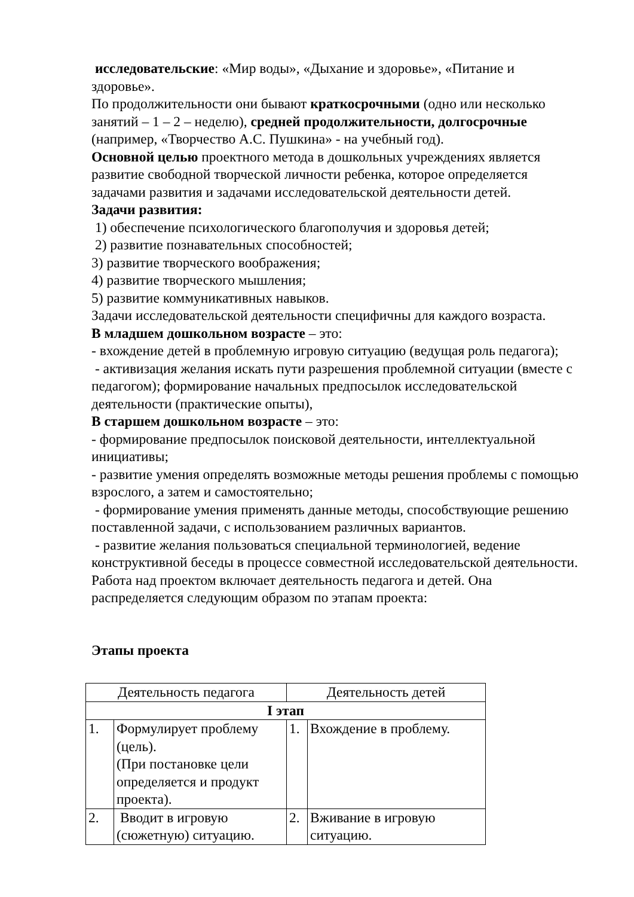исследовательские: «Мир воды», «Дыхание и здоровье», «Питание и здоровье».
По продолжительности они бывают краткосрочными (одно или несколько занятий – 1 – 2 – неделю), средней продолжительности, долгосрочные (например, «Творчество А.С. Пушкина» - на учебный год).
Основной целью проектного метода в дошкольных учреждениях является развитие свободной творческой личности ребенка, которое определяется задачами развития и задачами исследовательской деятельности детей.
Задачи развития:
1) обеспечение психологического благополучия и здоровья детей;
2) развитие познавательных способностей;
3) развитие творческого воображения;
4) развитие творческого мышления;
5) развитие коммуникативных навыков.
Задачи исследовательской деятельности специфичны для каждого возраста.
В младшем дошкольном возрасте – это:
- вхождение детей в проблемную игровую ситуацию (ведущая роль педагога);
- активизация желания искать пути разрешения проблемной ситуации (вместе с педагогом); формирование начальных предпосылок исследовательской деятельности (практические опыты),
В старшем дошкольном возрасте – это:
- формирование предпосылок поисковой деятельности, интеллектуальной инициативы;
- развитие умения определять возможные методы решения проблемы с помощью взрослого, а затем и самостоятельно;
- формирование умения применять данные методы, способствующие решению поставленной задачи, с использованием различных вариантов.
- развитие желания пользоваться специальной терминологией, ведение конструктивной беседы в процессе совместной исследовательской деятельности.
Работа над проектом включает деятельность педагога и детей. Она распределяется следующим образом по этапам проекта:
Этапы проекта
| Деятельность педагога | | Деятельность детей | |
| I этап | | | |
| 1. | Формулирует проблему (цель). (При постановке цели определяется и продукт проекта). | 1. | Вхождение в проблему. |
| 2. | Вводит в игровую (сюжетную) ситуацию. | 2. | Вживание в игровую ситуацию. |